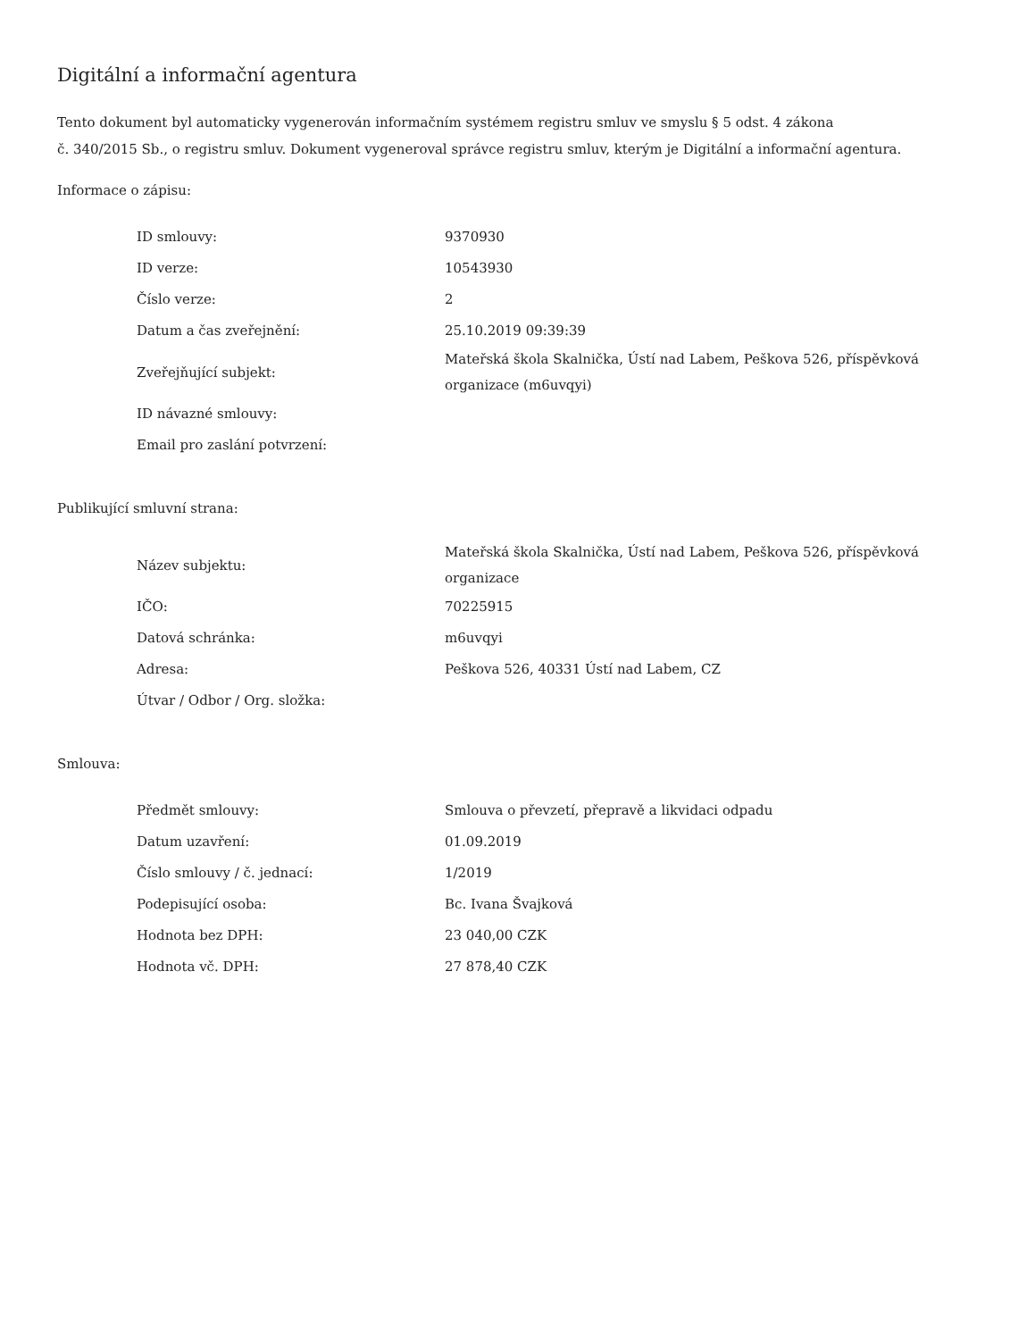Digitální a informační agentura
Tento dokument byl automaticky vygenerován informačním systémem registru smluv ve smyslu § 5 odst. 4 zákona
č. 340/2015 Sb., o registru smluv. Dokument vygeneroval správce registru smluv, kterým je Digitální a informační agentura.
Informace o zápisu:
| ID smlouvy: | 9370930 |
| ID verze: | 10543930 |
| Číslo verze: | 2 |
| Datum a čas zveřejnění: | 25.10.2019 09:39:39 |
| Zveřejňující subjekt: | Mateřská škola Skalnička, Ústí nad Labem, Peškova 526, příspěvková organizace (m6uvqyi) |
| ID návazné smlouvy: | |
| Email pro zaslání potvrzení: | |
Publikující smluvní strana:
| Název subjektu: | Mateřská škola Skalnička, Ústí nad Labem, Peškova 526, příspěvková organizace |
| IČO: | 70225915 |
| Datová schránka: | m6uvqyi |
| Adresa: | Peškova 526, 40331 Ústí nad Labem, CZ |
| Útvar / Odbor / Org. složka: | |
Smlouva:
| Předmět smlouvy: | Smlouva o převzetí, přepravě a likvidaci odpadu |
| Datum uzavření: | 01.09.2019 |
| Číslo smlouvy / č. jednací: | 1/2019 |
| Podepisující osoba: | Bc. Ivana Švajková |
| Hodnota bez DPH: | 23 040,00 CZK |
| Hodnota vč. DPH: | 27 878,40 CZK |